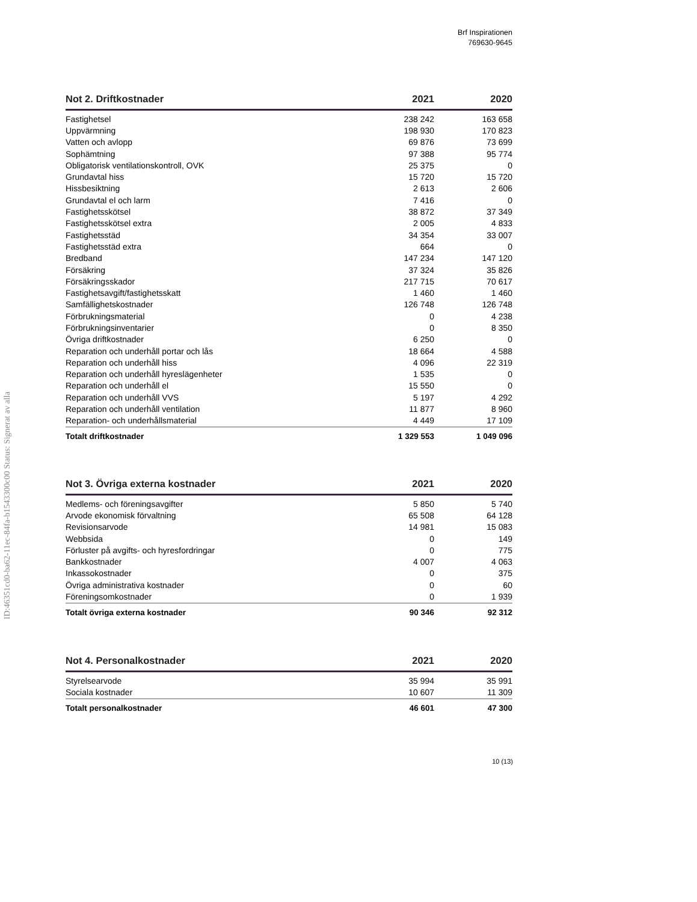Brf Inspirationen
769630-9645
ID:46351cd0-ba62-11ec-84fa-b1543300c00 Status: Signerat av alla
| Not 2. Driftkostnader | 2021 | 2020 |
| --- | --- | --- |
| Fastighetsel | 238 242 | 163 658 |
| Uppvärmning | 198 930 | 170 823 |
| Vatten och avlopp | 69 876 | 73 699 |
| Sophämtning | 97 388 | 95 774 |
| Obligatorisk ventilationskontroll, OVK | 25 375 | 0 |
| Grundavtal hiss | 15 720 | 15 720 |
| Hissbesiktning | 2 613 | 2 606 |
| Grundavtal el och larm | 7 416 | 0 |
| Fastighetsskötsel | 38 872 | 37 349 |
| Fastighetsskötsel extra | 2 005 | 4 833 |
| Fastighetsstäd | 34 354 | 33 007 |
| Fastighetsstäd extra | 664 | 0 |
| Bredband | 147 234 | 147 120 |
| Försäkring | 37 324 | 35 826 |
| Försäkringsskador | 217 715 | 70 617 |
| Fastighetsavgift/fastighetsskatt | 1 460 | 1 460 |
| Samfällighetskostnader | 126 748 | 126 748 |
| Förbrukningsmaterial | 0 | 4 238 |
| Förbrukningsinventarier | 0 | 8 350 |
| Övriga driftkostnader | 6 250 | 0 |
| Reparation och underhåll portar och lås | 18 664 | 4 588 |
| Reparation och underhåll hiss | 4 096 | 22 319 |
| Reparation och underhåll hyreslägenheter | 1 535 | 0 |
| Reparation och underhåll el | 15 550 | 0 |
| Reparation och underhåll VVS | 5 197 | 4 292 |
| Reparation och underhåll ventilation | 11 877 | 8 960 |
| Reparation- och underhållsmaterial | 4 449 | 17 109 |
| Totalt driftkostnader | 1 329 553 | 1 049 096 |
| Not 3. Övriga externa kostnader | 2021 | 2020 |
| --- | --- | --- |
| Medlems- och föreningsavgifter | 5 850 | 5 740 |
| Arvode ekonomisk förvaltning | 65 508 | 64 128 |
| Revisionsarvode | 14 981 | 15 083 |
| Webbsida | 0 | 149 |
| Förluster på avgifts- och hyresfordringar | 0 | 775 |
| Bankkostnader | 4 007 | 4 063 |
| Inkassokostnader | 0 | 375 |
| Övriga administrativa kostnader | 0 | 60 |
| Föreningsomkostnader | 0 | 1 939 |
| Totalt övriga externa kostnader | 90 346 | 92 312 |
| Not 4. Personalkostnader | 2021 | 2020 |
| --- | --- | --- |
| Styrelsearvode | 35 994 | 35 991 |
| Sociala kostnader | 10 607 | 11 309 |
| Totalt personalkostnader | 46 601 | 47 300 |
10 (13)